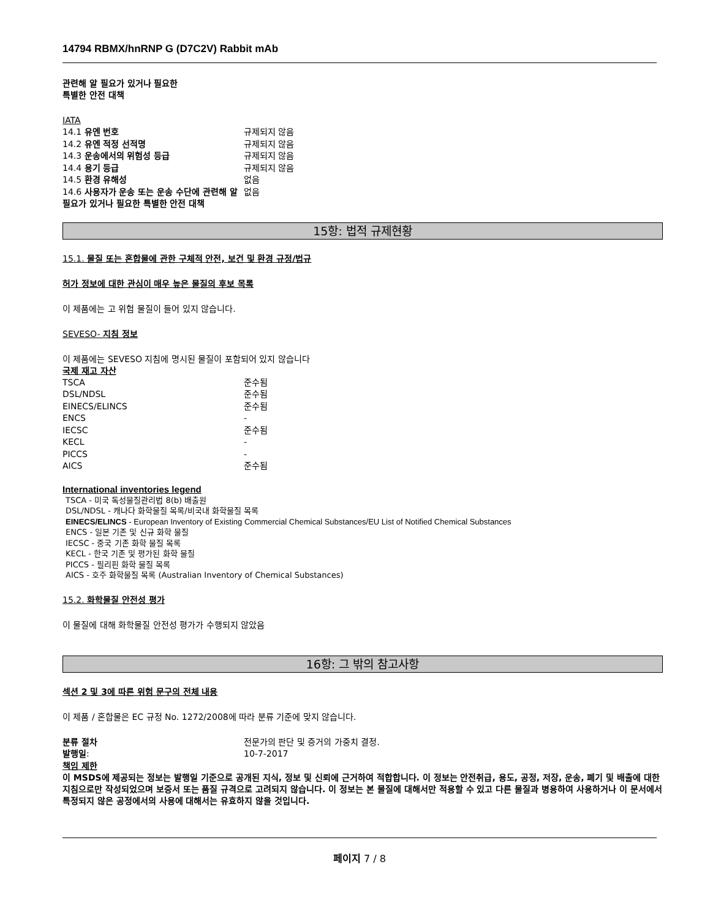14794 RBMX/hnRNP G (D7C2V) Rabbit mAb
관련해 알 필요가 있거나 필요한
특별한 안전 대책
IATA
| 14.1 유엔 번호 | 규제되지 않음 |
| 14.2 유엔 적정 선적명 | 규제되지 않음 |
| 14.3 운송에서의 위험성 등급 | 규제되지 않음 |
| 14.4 용기 등급 | 규제되지 않음 |
| 14.5 환경 유해성 | 없음 |
| 14.6 사용자가 운송 또는 운송 수단에 관련해 알 필요가 있거나 필요한 특별한 안전 대책 | 없음 |
15항: 법적 규제현황
15.1. 물질 또는 혼합물에 관한 구체적 안전, 보건 및 환경 규정/법규
허가 정보에 대한 관심이 매우 높은 물질의 후보 목록
이 제품에는 고 위험 물질이 들어 있지 않습니다.
SEVESO- 지침 정보
이 제품에는 SEVESO 지침에 명시된 물질이 포함되어 있지 않습니다
국제 재고 자산
| TSCA | 준수됨 |
| DSL/NDSL | 준수됨 |
| EINECS/ELINCS | 준수됨 |
| ENCS | - |
| IECSC | 준수됨 |
| KECL | - |
| PICCS | - |
| AICS | 준수됨 |
International inventories legend
TSCA - 미국 독성물질관리법 8(b) 배출원
DSL/NDSL - 캐나다 화학물질 목록/비국내 화학물질 목록
EINECS/ELINCS - European Inventory of Existing Commercial Chemical Substances/EU List of Notified Chemical Substances
ENCS - 일본 기존 및 신규 화학 물질
IECSC - 중국 기존 화학 물질 목록
KECL - 한국 기존 및 평가된 화학 물질
PICCS - 필리핀 화학 물질 목록
AICS - 호주 화학물질 목록 (Australian Inventory of Chemical Substances)
15.2. 화학물질 안전성 평가
이 물질에 대해 화학물질 안전성 평가가 수행되지 않았음
16항: 그 밖의 참고사항
섹션 2 및 3에 따른 위험 문구의 전체 내용
이 제품 / 혼합물은 EC 규정 No. 1272/2008에 따라 분류 기준에 맞지 않습니다.
| 분류 절차 | 전문가의 판단 및 증거의 가중치 결정. |
| 발행일 : | 10-7-2017 |
책임 제한
이 MSDS에 제공되는 정보는 발행일 기준으로 공개된 지식, 정보 및 신뢰에 근거하여 적합합니다. 이 정보는 안전취급, 용도, 공정, 저장, 운송, 폐기 및 배출에 대한 지침으로만 작성되었으며 보증서 또는 품질 규격으로 고려되지 않습니다. 이 정보는 본 물질에 대해서만 적용할 수 있고 다른 물질과 병용하여 사용하거나 이 문서에서 특정되지 않은 공정에서의 사용에 대해서는 유효하지 않을 것입니다.
페이지 7 / 8